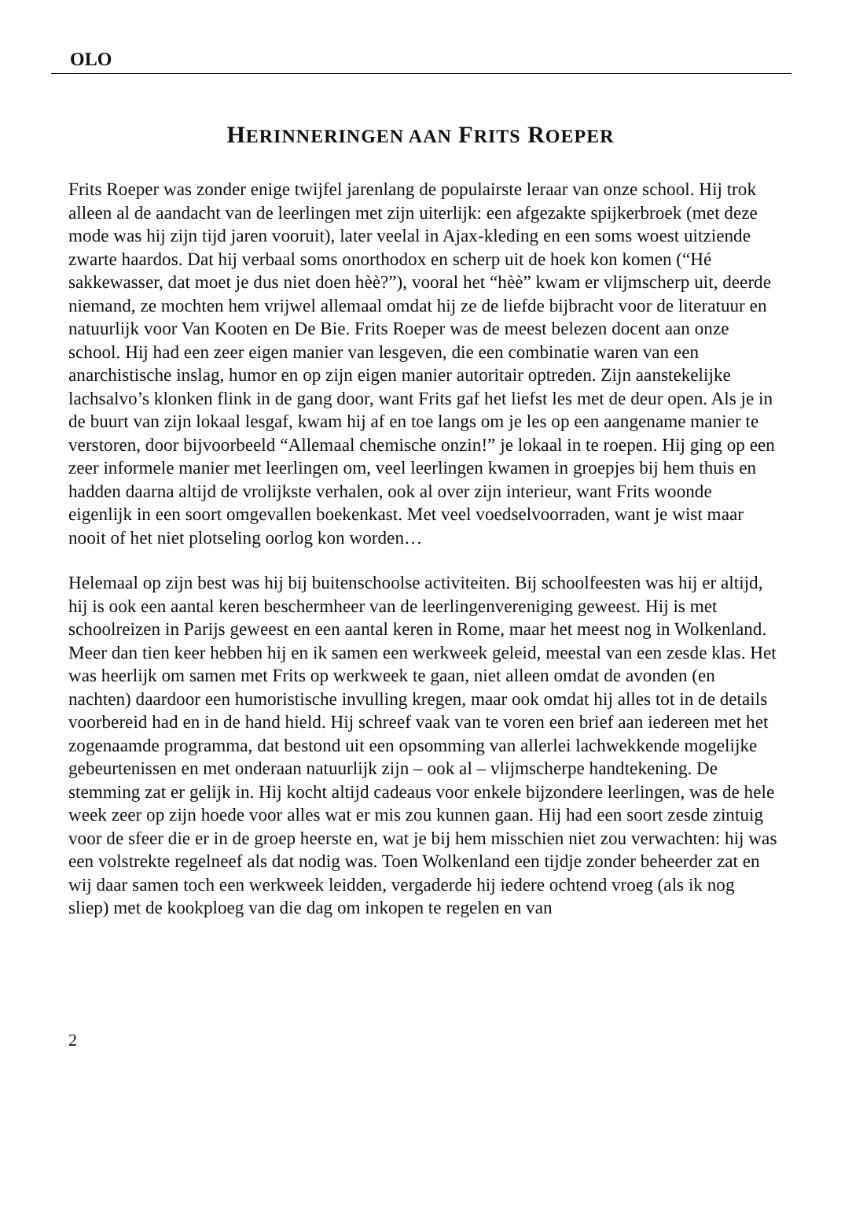OLO
HERINNERINGEN AAN FRITS ROEPER
Frits Roeper was zonder enige twijfel jarenlang de populairste leraar van onze school. Hij trok alleen al de aandacht van de leerlingen met zijn uiterlijk: een afge­zakte spijkerbroek (met deze mode was hij zijn tijd jaren vooruit), later veelal in Ajax-kleding en een soms woest uitziende zwarte haardos. Dat hij verbaal soms onorthodox en scherp uit de hoek kon komen (“Hé sakkewasser, dat moet je dus niet doen hèè?”), vooral het “hèè” kwam er vlijmscherp uit, deerde niemand, ze mochten hem vrijwel allemaal omdat hij ze de liefde bijbracht voor de literatuur en natuurlijk voor Van Kooten en De Bie. Frits Roeper was de meest belezen docent aan onze school. Hij had een zeer eigen manier van lesgeven, die een combinatie waren van een anarchistische inslag, humor en op zijn eigen manier autoritair optreden. Zijn aanstekelijke lachsalvo’s klonken flink in de gang door, want Frits gaf het liefst les met de deur open. Als je in de buurt van zijn lokaal lesgaf, kwam hij af en toe langs om je les op een aangename manier te verstoren, door bijvoor­beeld “Allemaal chemische onzin!” je lokaal in te roepen. Hij ging op een zeer informele manier met leerlingen om, veel leerlingen kwamen in groepjes bij hem thuis en hadden daarna altijd de vrolijkste verhalen, ook al over zijn interieur, want Frits woonde eigenlijk in een soort omgevallen boekenkast. Met veel voedsel­voorraden, want je wist maar nooit of het niet plotseling oorlog kon worden…
Helemaal op zijn best was hij bij buitenschoolse activiteiten. Bij schoolfeesten was hij er altijd, hij is ook een aantal keren beschermheer van de leerlingenvereniging geweest. Hij is met schoolreizen in Parijs geweest en een aantal keren in Rome, maar het meest nog in Wolkenland. Meer dan tien keer hebben hij en ik samen een werkweek geleid, meestal van een zesde klas. Het was heerlijk om samen met Frits op werkweek te gaan, niet alleen omdat de avonden (en nachten) daardoor een humoristische invulling kregen, maar ook omdat hij alles tot in de details voorbe­reid had en in de hand hield. Hij schreef vaak van te voren een brief aan iedereen met het zogenaamde programma, dat bestond uit een opsomming van allerlei lach­wekkende mogelijke gebeurtenissen en met onderaan natuurlijk zijn – ook al – vlijmscherpe handtekening. De stemming zat er gelijk in. Hij kocht altijd cadeaus voor enkele bijzondere leerlingen, was de hele week zeer op zijn hoede voor alles wat er mis zou kunnen gaan. Hij had een soort zesde zintuig voor de sfeer die er in de groep heerste en, wat je bij hem misschien niet zou verwachten: hij was een vol­strekte regelneef als dat nodig was. Toen Wolkenland een tijdje zonder beheerder zat en wij daar samen toch een werkweek leidden, vergaderde hij iedere ochtend vroeg (als ik nog sliep) met de kookploeg van die dag om inkopen te regelen en van
2